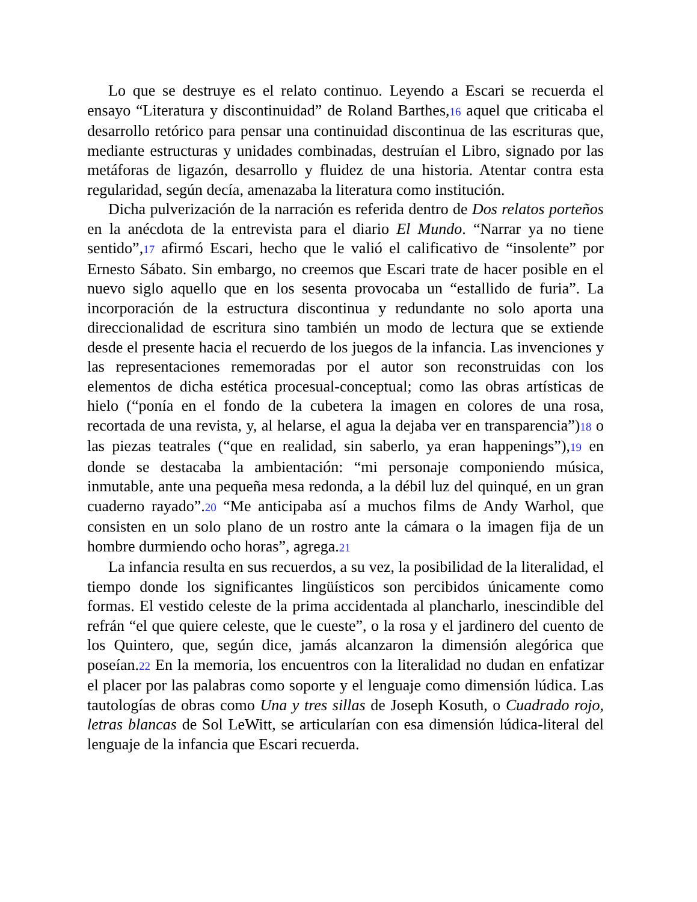Lo que se destruye es el relato continuo. Leyendo a Escari se recuerda el ensayo “Literatura y discontinuidad” de Roland Barthes,16 aquel que criticaba el desarrollo retórico para pensar una continuidad discontinua de las escrituras que, mediante estructuras y unidades combinadas, destruían el Libro, signado por las metáforas de ligazón, desarrollo y fluidez de una historia. Atentar contra esta regularidad, según decía, amenazaba la literatura como institución.
Dicha pulverización de la narración es referida dentro de Dos relatos porteños en la anécdota de la entrevista para el diario El Mundo. “Narrar ya no tiene sentido”,17 afirmó Escari, hecho que le valió el calificativo de “insolente” por Ernesto Sábato. Sin embargo, no creemos que Escari trate de hacer posible en el nuevo siglo aquello que en los sesenta provocaba un “estallido de furia”. La incorporación de la estructura discontinua y redundante no solo aporta una direccionalidad de escritura sino también un modo de lectura que se extiende desde el presente hacia el recuerdo de los juegos de la infancia. Las invenciones y las representaciones rememoradas por el autor son reconstruidas con los elementos de dicha estética procesual-conceptual; como las obras artísticas de hielo (“ponía en el fondo de la cubetera la imagen en colores de una rosa, recortada de una revista, y, al helarse, el agua la dejaba ver en transparencia”)18 o las piezas teatrales (“que en realidad, sin saberlo, ya eran happenings”),19 en donde se destacaba la ambientación: “mi personaje componiendo música, inmutable, ante una pequeña mesa redonda, a la débil luz del quinqué, en un gran cuaderno rayado”.20 “Me anticipaba así a muchos films de Andy Warhol, que consisten en un solo plano de un rostro ante la cámara o la imagen fija de un hombre durmiendo ocho horas”, agrega.21
La infancia resulta en sus recuerdos, a su vez, la posibilidad de la literalidad, el tiempo donde los significantes lingüísticos son percibidos únicamente como formas. El vestido celeste de la prima accidentada al plancharlo, inescindible del refrán “el que quiere celeste, que le cueste”, o la rosa y el jardinero del cuento de los Quintero, que, según dice, jamás alcanzaron la dimensión alegórica que poseían.22 En la memoria, los encuentros con la literalidad no dudan en enfatizar el placer por las palabras como soporte y el lenguaje como dimensión lúdica. Las tautologías de obras como Una y tres sillas de Joseph Kosuth, o Cuadrado rojo, letras blancas de Sol LeWitt, se articularían con esa dimensión lúdica-literal del lenguaje de la infancia que Escari recuerda.